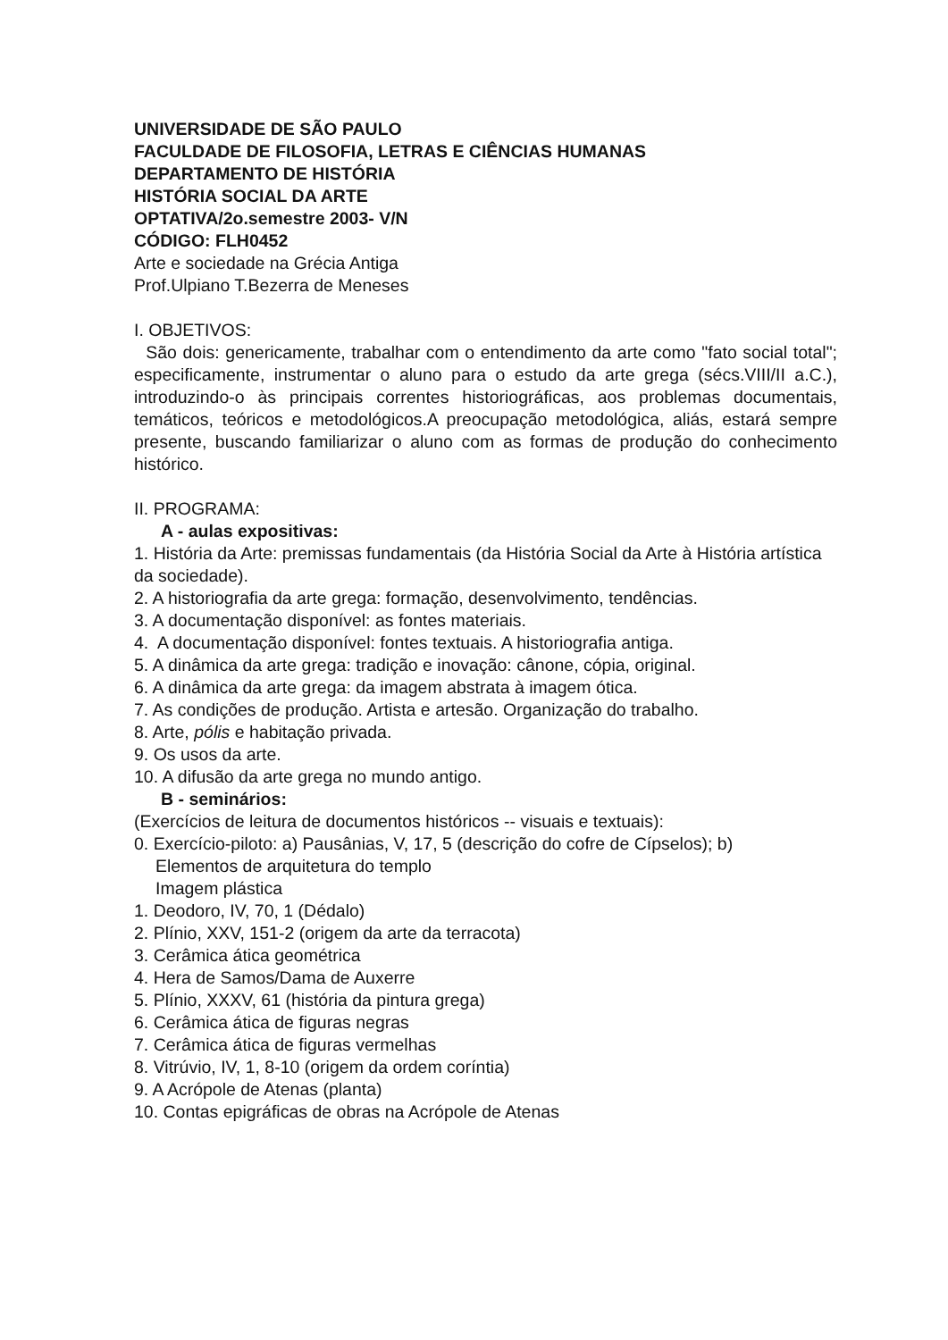UNIVERSIDADE DE SÃO PAULO
FACULDADE DE FILOSOFIA, LETRAS E CIÊNCIAS HUMANAS
DEPARTAMENTO DE HISTÓRIA
HISTÓRIA SOCIAL DA ARTE
OPTATIVA/2o.semestre 2003- V/N
CÓDIGO: FLH0452
Arte e sociedade na Grécia Antiga
Prof.Ulpiano T.Bezerra de Meneses
I. OBJETIVOS:
São dois: genericamente, trabalhar com o entendimento da arte como "fato social total"; especificamente, instrumentar o aluno para o estudo da arte grega (sécs.VIII/II a.C.), introduzindo-o às principais correntes historiográficas, aos problemas documentais, temáticos, teóricos e metodológicos.A preocupação metodológica, aliás, estará sempre presente, buscando familiarizar o aluno com as formas de produção do conhecimento histórico.
II. PROGRAMA:
A - aulas expositivas:
1. História da Arte: premissas fundamentais (da História Social da Arte à História artística da sociedade).
2. A historiografia da arte grega: formação, desenvolvimento, tendências.
3. A documentação disponível: as fontes materiais.
4. A documentação disponível: fontes textuais. A historiografia antiga.
5. A dinâmica da arte grega: tradição e inovação: cânone, cópia, original.
6. A dinâmica da arte grega: da imagem abstrata à imagem ótica.
7. As condições de produção. Artista e artesão. Organização do trabalho.
8. Arte, pólis e habitação privada.
9. Os usos da arte.
10. A difusão da arte grega no mundo antigo.
B - seminários:
(Exercícios de leitura de documentos históricos -- visuais e textuais):
0. Exercício-piloto: a) Pausânias, V, 17, 5 (descrição do cofre de Cípselos); b)
Elementos de arquitetura do templo
Imagem plástica
1. Deodoro, IV, 70, 1 (Dédalo)
2. Plínio, XXV, 151-2 (origem da arte da terracota)
3. Cerâmica ática geométrica
4. Hera de Samos/Dama de Auxerre
5. Plínio, XXXV, 61 (história da pintura grega)
6. Cerâmica ática de figuras negras
7. Cerâmica ática de figuras vermelhas
8. Vitrúvio, IV, 1, 8-10 (origem da ordem coríntia)
9. A Acrópole de Atenas (planta)
10. Contas epigráficas de obras na Acrópole de Atenas